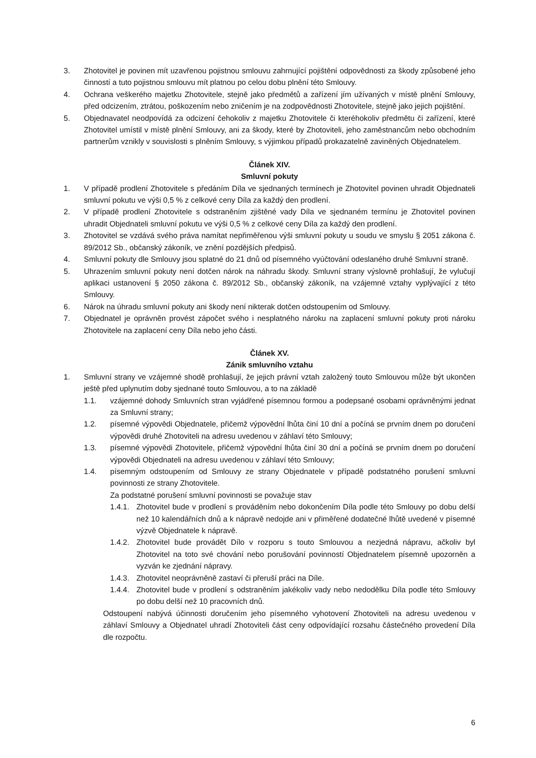3. Zhotovitel je povinen mít uzavřenou pojistnou smlouvu zahrnující pojištění odpovědnosti za škody způsobené jeho činností a tuto pojistnou smlouvu mít platnou po celou dobu plnění této Smlouvy.
4. Ochrana veškerého majetku Zhotovitele, stejně jako předmětů a zařízení jím užívaných v místě plnění Smlouvy, před odcizením, ztrátou, poškozením nebo zničením je na zodpovědnosti Zhotovitele, stejně jako jejich pojištění.
5. Objednavatel neodpovídá za odcizení čehokoliv z majetku Zhotovitele či kteréhokoliv předmětu či zařízení, které Zhotovitel umístil v místě plnění Smlouvy, ani za škody, které by Zhotoviteli, jeho zaměstnancům nebo obchodním partnerům vznikly v souvislosti s plněním Smlouvy, s výjimkou případů prokazatelně zaviněných Objednatelem.
Článek XIV.
Smluvní pokuty
1. V případě prodlení Zhotovitele s předáním Díla ve sjednaných termínech je Zhotovitel povinen uhradit Objednateli smluvní pokutu ve výši 0,5 % z celkové ceny Díla za každý den prodlení.
2. V případě prodlení Zhotovitele s odstraněním zjištěné vady Díla ve sjednaném termínu je Zhotovitel povinen uhradit Objednateli smluvní pokutu ve výši 0,5 % z celkové ceny Díla za každý den prodlení.
3. Zhotovitel se vzdává svého práva namítat nepřiměřenou výši smluvní pokuty u soudu ve smyslu § 2051 zákona č. 89/2012 Sb., občanský zákoník, ve znění pozdějších předpisů.
4. Smluvní pokuty dle Smlouvy jsou splatné do 21 dnů od písemného vyúčtování odeslaného druhé Smluvní straně.
5. Uhrazením smluvní pokuty není dotčen nárok na náhradu škody. Smluvní strany výslovně prohlašují, že vylučují aplikaci ustanovení § 2050 zákona č. 89/2012 Sb., občanský zákoník, na vzájemné vztahy vyplývající z této Smlouvy.
6. Nárok na úhradu smluvní pokuty ani škody není nikterak dotčen odstoupením od Smlouvy.
7. Objednatel je oprávněn provést zápočet svého i nesplatného nároku na zaplacení smluvní pokuty proti nároku Zhotovitele na zaplacení ceny Díla nebo jeho části.
Článek XV.
Zánik smluvního vztahu
1. Smluvní strany ve vzájemné shodě prohlašují, že jejich právní vztah založený touto Smlouvou může být ukončen ještě před uplynutím doby sjednané touto Smlouvou, a to na základě
1.1. vzájemné dohody Smluvních stran vyjádřené písemnou formou a podepsané osobami oprávněnými jednat za Smluvní strany;
1.2. písemné výpovědi Objednatele, přičemž výpovědní lhůta činí 10 dní a počíná se prvním dnem po doručení výpovědi druhé Zhotoviteli na adresu uvedenou v záhlaví této Smlouvy;
1.3. písemné výpovědi Zhotovitele, přičemž výpovědní lhůta činí 30 dní a počíná se prvním dnem po doručení výpovědi Objednateli na adresu uvedenou v záhlaví této Smlouvy;
1.4. písemným odstoupením od Smlouvy ze strany Objednatele v případě podstatného porušení smluvní povinnosti ze strany Zhotovitele.
Za podstatné porušení smluvní povinnosti se považuje stav
1.4.1. Zhotovitel bude v prodlení s prováděním nebo dokončením Díla podle této Smlouvy po dobu delší než 10 kalendářních dnů a k nápravě nedojde ani v přiměřené dodatečné lhůtě uvedené v písemné výzvě Objednatele k nápravě.
1.4.2. Zhotovitel bude provádět Dílo v rozporu s touto Smlouvou a nezjedná nápravu, ačkoliv byl Zhotovitel na toto své chování nebo porušování povinností Objednatelem písemně upozorněn a vyzván ke zjednání nápravy.
1.4.3. Zhotovitel neoprávněně zastaví či přeruší práci na Díle.
1.4.4. Zhotovitel bude v prodlení s odstraněním jakékoliv vady nebo nedodělku Díla podle této Smlouvy po dobu delší než 10 pracovních dnů.
Odstoupení nabývá účinnosti doručením jeho písemného vyhotovení Zhotoviteli na adresu uvedenou v záhlaví Smlouvy a Objednatel uhradí Zhotoviteli část ceny odpovídající rozsahu částečného provedení Díla dle rozpočtu.
6